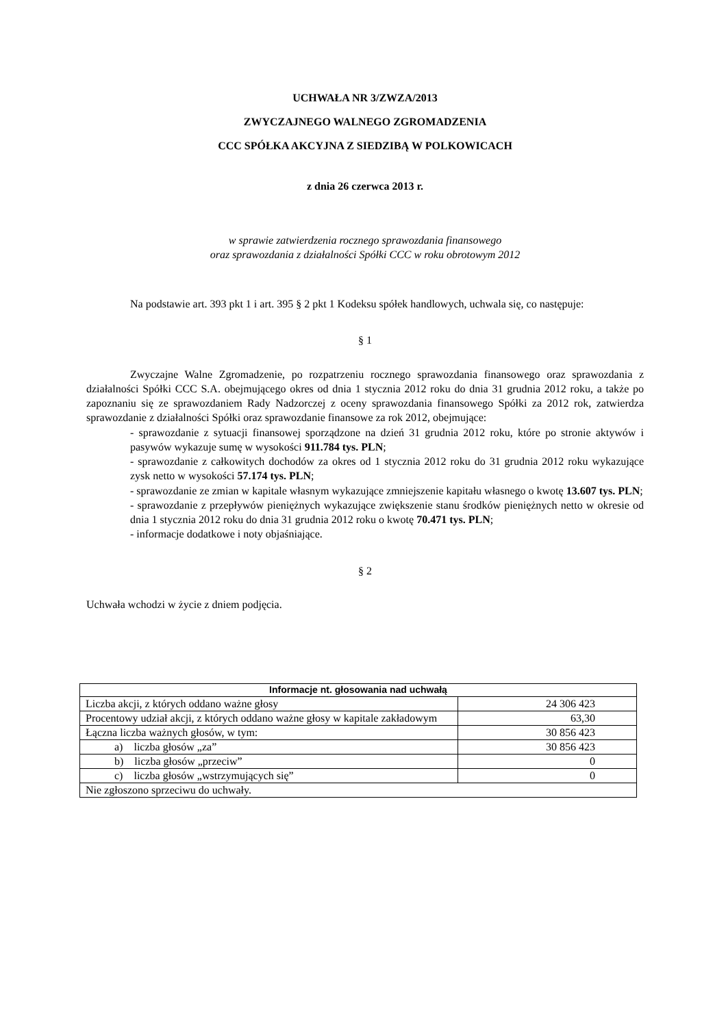UCHWAŁA NR 3/ZWZA/2013
ZWYCZAJNEGO WALNEGO ZGROMADZENIA
CCC SPÓŁKA AKCYJNA Z SIEDZIBĄ W POLKOWICACH
z dnia 26 czerwca 2013 r.
w sprawie zatwierdzenia rocznego sprawozdania finansowego
oraz sprawozdania z działalności Spółki CCC w roku obrotowym 2012
Na podstawie art. 393 pkt 1 i art. 395 § 2 pkt 1 Kodeksu spółek handlowych, uchwala się, co następuje:
§ 1
Zwyczajne Walne Zgromadzenie, po rozpatrzeniu rocznego sprawozdania finansowego oraz sprawozdania z działalności Spółki CCC S.A. obejmującego okres od dnia 1 stycznia 2012 roku do dnia 31 grudnia 2012 roku, a także po zapoznaniu się ze sprawozdaniem Rady Nadzorczej z oceny sprawozdania finansowego Spółki za 2012 rok, zatwierdza sprawozdanie z działalności Spółki oraz sprawozdanie finansowe za rok 2012, obejmujące:
- sprawozdanie z sytuacji finansowej sporządzone na dzień 31 grudnia 2012 roku, które po stronie aktywów i pasywów wykazuje sumę w wysokości 911.784 tys. PLN;
- sprawozdanie z całkowitych dochodów za okres od 1 stycznia 2012 roku do 31 grudnia 2012 roku wykazujące zysk netto w wysokości 57.174 tys. PLN;
- sprawozdanie ze zmian w kapitale własnym wykazujące zmniejszenie kapitału własnego o kwotę 13.607 tys. PLN;
- sprawozdanie z przepływów pieniężnych wykazujące zwiększenie stanu środków pieniężnych netto w okresie od dnia 1 stycznia 2012 roku do dnia 31 grudnia 2012 roku o kwotę 70.471 tys. PLN;
- informacje dodatkowe i noty objaśniające.
§ 2
Uchwała wchodzi w życie z dniem podjęcia.
| Informacje nt. głosowania nad uchwałą | |
| --- | --- |
| Liczba akcji, z których oddano ważne głosy | 24 306 423 |
| Procentowy udział akcji, z których oddano ważne głosy w kapitale zakładowym | 63,30 |
| Łączna liczba ważnych głosów, w tym: | 30 856 423 |
| a) liczba głosów „za” | 30 856 423 |
| b) liczba głosów „przeciw” | 0 |
| c) liczba głosów „wstrzymujących się” | 0 |
| Nie zgłoszono sprzeciwu do uchwały. | |